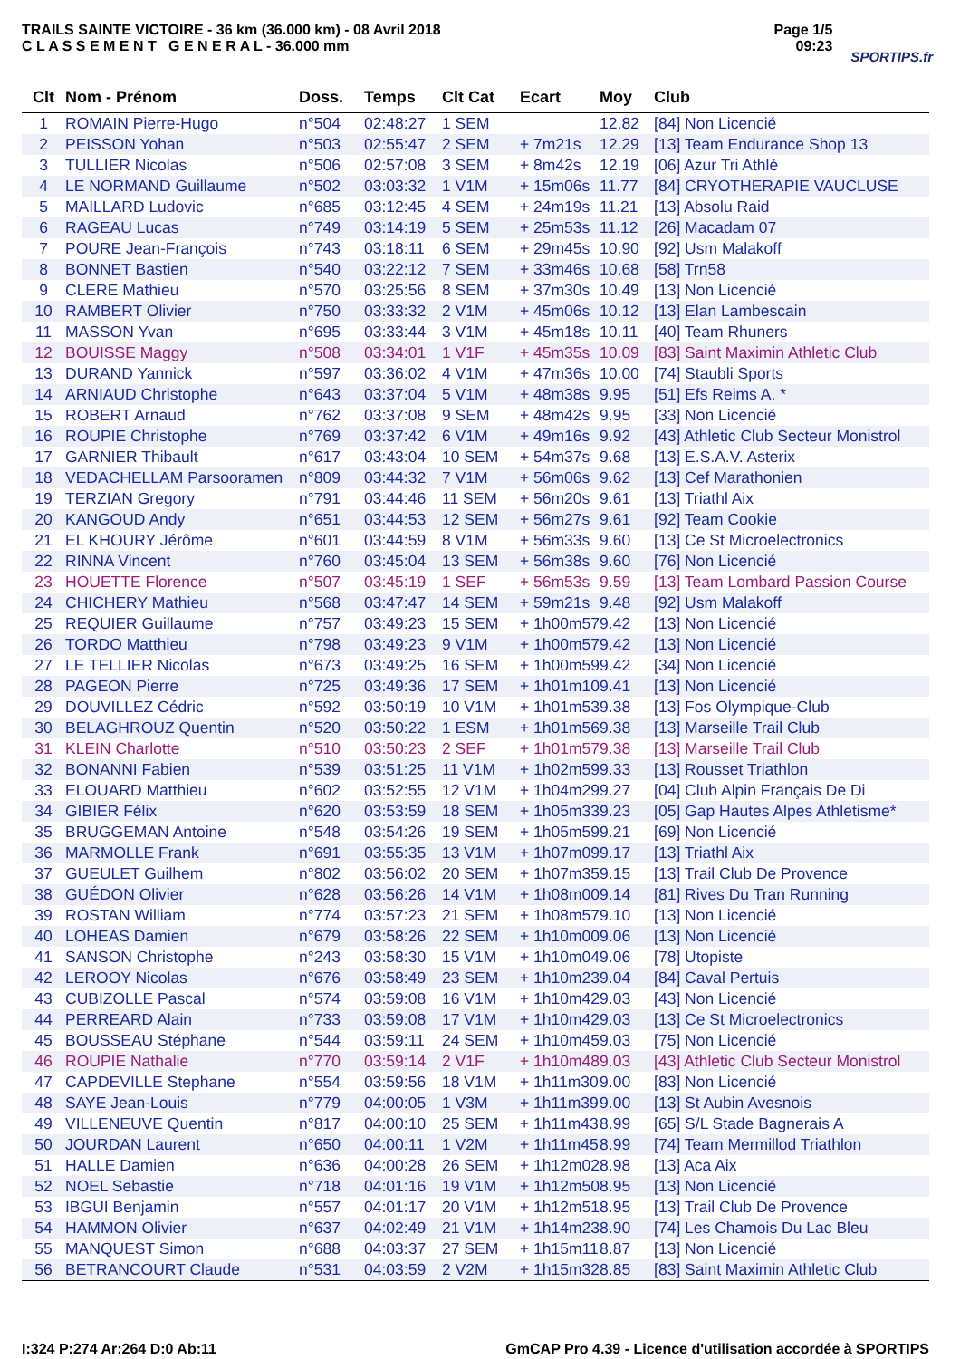TRAILS SAINTE VICTOIRE - 36 km (36.000 km) - 08 Avril 2018
C L A S S E M E N T G E N E R A L - 36.000 mm
Page 1/5
09:23
SPORTIPS.fr
| Clt | Nom - Prénom | Doss. | Temps | Clt Cat | Ecart | Moy | Club |
| --- | --- | --- | --- | --- | --- | --- | --- |
| 1 | ROMAIN Pierre-Hugo | n°504 | 02:48:27 | 1 SEM | | 12.82 | [84] Non Licencié |
| 2 | PEISSON Yohan | n°503 | 02:55:47 | 2 SEM | + 7m21s | 12.29 | [13] Team Endurance Shop 13 |
| 3 | TULLIER Nicolas | n°506 | 02:57:08 | 3 SEM | + 8m42s | 12.19 | [06] Azur Tri Athlé |
| 4 | LE NORMAND Guillaume | n°502 | 03:03:32 | 1 V1M | + 15m06s | 11.77 | [84] CRYOTHERAPIE VAUCLUSE |
| 5 | MAILLARD Ludovic | n°685 | 03:12:45 | 4 SEM | + 24m19s | 11.21 | [13] Absolu Raid |
| 6 | RAGEAU Lucas | n°749 | 03:14:19 | 5 SEM | + 25m53s | 11.12 | [26] Macadam 07 |
| 7 | POURE Jean-François | n°743 | 03:18:11 | 6 SEM | + 29m45s | 10.90 | [92] Usm Malakoff |
| 8 | BONNET Bastien | n°540 | 03:22:12 | 7 SEM | + 33m46s | 10.68 | [58] Trn58 |
| 9 | CLERE Mathieu | n°570 | 03:25:56 | 8 SEM | + 37m30s | 10.49 | [13] Non Licencié |
| 10 | RAMBERT Olivier | n°750 | 03:33:32 | 2 V1M | + 45m06s | 10.12 | [13] Elan Lambescain |
| 11 | MASSON Yvan | n°695 | 03:33:44 | 3 V1M | + 45m18s | 10.11 | [40] Team Rhuners |
| 12 | BOUISSE Maggy | n°508 | 03:34:01 | 1 V1F | + 45m35s | 10.09 | [83] Saint Maximin Athletic Club |
| 13 | DURAND Yannick | n°597 | 03:36:02 | 4 V1M | + 47m36s | 10.00 | [74] Staubli Sports |
| 14 | ARNIAUD Christophe | n°643 | 03:37:04 | 5 V1M | + 48m38s | 9.95 | [51] Efs Reims A. * |
| 15 | ROBERT Arnaud | n°762 | 03:37:08 | 9 SEM | + 48m42s | 9.95 | [33] Non Licencié |
| 16 | ROUPIE Christophe | n°769 | 03:37:42 | 6 V1M | + 49m16s | 9.92 | [43] Athletic Club Secteur Monistrol |
| 17 | GARNIER Thibault | n°617 | 03:43:04 | 10 SEM | + 54m37s | 9.68 | [13] E.S.A.V. Asterix |
| 18 | VEDACHELLAM Parsooramen | n°809 | 03:44:32 | 7 V1M | + 56m06s | 9.62 | [13] Cef Marathonien |
| 19 | TERZIAN Gregory | n°791 | 03:44:46 | 11 SEM | + 56m20s | 9.61 | [13] Triathl Aix |
| 20 | KANGOUD Andy | n°651 | 03:44:53 | 12 SEM | + 56m27s | 9.61 | [92] Team Cookie |
| 21 | EL KHOURY Jérôme | n°601 | 03:44:59 | 8 V1M | + 56m33s | 9.60 | [13] Ce St Microelectronics |
| 22 | RINNA Vincent | n°760 | 03:45:04 | 13 SEM | + 56m38s | 9.60 | [76] Non Licencié |
| 23 | HOUETTE Florence | n°507 | 03:45:19 | 1 SEF | + 56m53s | 9.59 | [13] Team Lombard Passion Course |
| 24 | CHICHERY Mathieu | n°568 | 03:47:47 | 14 SEM | + 59m21s | 9.48 | [92] Usm Malakoff |
| 25 | REQUIER Guillaume | n°757 | 03:49:23 | 15 SEM | + 1h00m57 | 9.42 | [13] Non Licencié |
| 26 | TORDO Matthieu | n°798 | 03:49:23 | 9 V1M | + 1h00m57 | 9.42 | [13] Non Licencié |
| 27 | LE TELLIER Nicolas | n°673 | 03:49:25 | 16 SEM | + 1h00m59 | 9.42 | [34] Non Licencié |
| 28 | PAGEON Pierre | n°725 | 03:49:36 | 17 SEM | + 1h01m10 | 9.41 | [13] Non Licencié |
| 29 | DOUVILLEZ Cédric | n°592 | 03:50:19 | 10 V1M | + 1h01m53 | 9.38 | [13] Fos Olympique-Club |
| 30 | BELAGHROUZ Quentin | n°520 | 03:50:22 | 1 ESM | + 1h01m56 | 9.38 | [13] Marseille Trail Club |
| 31 | KLEIN Charlotte | n°510 | 03:50:23 | 2 SEF | + 1h01m57 | 9.38 | [13] Marseille Trail Club |
| 32 | BONANNI Fabien | n°539 | 03:51:25 | 11 V1M | + 1h02m59 | 9.33 | [13] Rousset Triathlon |
| 33 | ELOUARD Matthieu | n°602 | 03:52:55 | 12 V1M | + 1h04m29 | 9.27 | [04] Club Alpin Français De Di |
| 34 | GIBIER Félix | n°620 | 03:53:59 | 18 SEM | + 1h05m33 | 9.23 | [05] Gap Hautes Alpes Athletisme* |
| 35 | BRUGGEMAN Antoine | n°548 | 03:54:26 | 19 SEM | + 1h05m59 | 9.21 | [69] Non Licencié |
| 36 | MARMOLLE Frank | n°691 | 03:55:35 | 13 V1M | + 1h07m09 | 9.17 | [13] Triathl Aix |
| 37 | GUEULET Guilhem | n°802 | 03:56:02 | 20 SEM | + 1h07m35 | 9.15 | [13] Trail Club De Provence |
| 38 | GUÉDON Olivier | n°628 | 03:56:26 | 14 V1M | + 1h08m00 | 9.14 | [81] Rives Du Tran Running |
| 39 | ROSTAN William | n°774 | 03:57:23 | 21 SEM | + 1h08m57 | 9.10 | [13] Non Licencié |
| 40 | LOHEAS Damien | n°679 | 03:58:26 | 22 SEM | + 1h10m00 | 9.06 | [13] Non Licencié |
| 41 | SANSON Christophe | n°243 | 03:58:30 | 15 V1M | + 1h10m04 | 9.06 | [78] Utopiste |
| 42 | LEROOY Nicolas | n°676 | 03:58:49 | 23 SEM | + 1h10m23 | 9.04 | [84] Caval Pertuis |
| 43 | CUBIZOLLE Pascal | n°574 | 03:59:08 | 16 V1M | + 1h10m42 | 9.03 | [43] Non Licencié |
| 44 | PERREARD Alain | n°733 | 03:59:08 | 17 V1M | + 1h10m42 | 9.03 | [13] Ce St Microelectronics |
| 45 | BOUSSEAU Stéphane | n°544 | 03:59:11 | 24 SEM | + 1h10m45 | 9.03 | [75] Non Licencié |
| 46 | ROUPIE Nathalie | n°770 | 03:59:14 | 2 V1F | + 1h10m48 | 9.03 | [43] Athletic Club Secteur Monistrol |
| 47 | CAPDEVILLE Stephane | n°554 | 03:59:56 | 18 V1M | + 1h11m30 | 9.00 | [83] Non Licencié |
| 48 | SAYE Jean-Louis | n°779 | 04:00:05 | 1 V3M | + 1h11m39 | 9.00 | [13] St Aubin Avesnois |
| 49 | VILLENEUVE Quentin | n°817 | 04:00:10 | 25 SEM | + 1h11m43 | 8.99 | [65] S/L Stade Bagnerais A |
| 50 | JOURDAN Laurent | n°650 | 04:00:11 | 1 V2M | + 1h11m45 | 8.99 | [74] Team Mermillod Triathlon |
| 51 | HALLE Damien | n°636 | 04:00:28 | 26 SEM | + 1h12m02 | 8.98 | [13] Aca Aix |
| 52 | NOEL Sebastie | n°718 | 04:01:16 | 19 V1M | + 1h12m50 | 8.95 | [13] Non Licencié |
| 53 | IBGUI Benjamin | n°557 | 04:01:17 | 20 V1M | + 1h12m51 | 8.95 | [13] Trail Club De Provence |
| 54 | HAMMON Olivier | n°637 | 04:02:49 | 21 V1M | + 1h14m23 | 8.90 | [74] Les Chamois Du Lac Bleu |
| 55 | MANQUEST Simon | n°688 | 04:03:37 | 27 SEM | + 1h15m11 | 8.87 | [13] Non Licencié |
| 56 | BETRANCOURT Claude | n°531 | 04:03:59 | 2 V2M | + 1h15m32 | 8.85 | [83] Saint Maximin Athletic Club |
I:324 P:274 Ar:264 D:0 Ab:11 GmCAP Pro 4.39 - Licence d'utilisation accordée à SPORTIPS